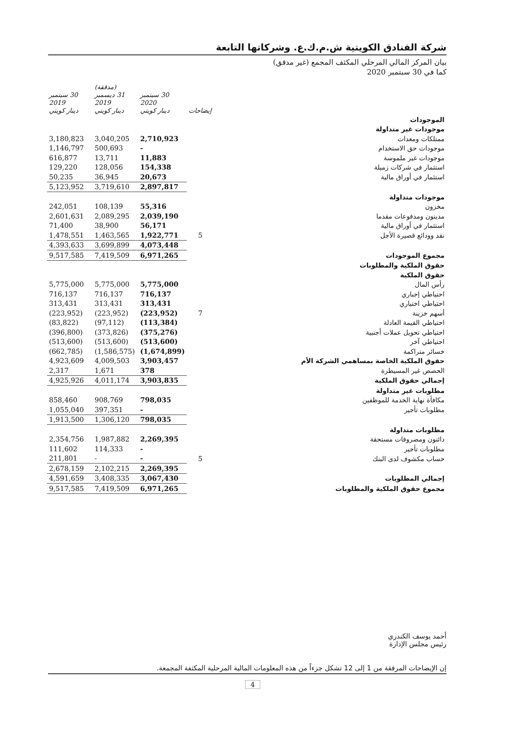شركة الفنادق الكويتية ش.م.ك.ع. وشركاتها التابعة
بيان المركز المالي المرحلي المكثف المجمع (غير مدقق)
كما في 30 سبتمبر 2020
| | إيضاحات | 30 سبتمبر 2020 دينار كويتي | (مدققة) 31 ديسمبر 2019 دينار كويتي | 30 سبتمبر 2019 دينار كويتي |
| --- | --- | --- | --- | --- |
| الموجودات | | | | |
| موجودات غير متداولة | | | | |
| ممتلكات ومعدات | | 2,710,923 | 3,040,205 | 3,180,823 |
| موجودات حق الاستخدام | | - | 500,693 | 1,146,797 |
| موجودات غير ملموسة | | 11,883 | 13,711 | 616,877 |
| استثمار في شركات زميلة | | 154,338 | 128,056 | 129,220 |
| استثمار في أوراق مالية | | 20,673 | 36,945 | 50,235 |
| | | 2,897,817 | 3,719,610 | 5,123,952 |
| موجودات متداولة | | | | |
| مخزون | | 55,316 | 108,139 | 242,051 |
| مدينون ومدفوعات مقدما | | 2,039,190 | 2,089,295 | 2,601,631 |
| استثمار في أوراق مالية | | 56,171 | 38,900 | 71,400 |
| نقد وودائع قصيرة الأجل | 5 | 1,922,771 | 1,463,565 | 1,478,551 |
| | | 4,073,448 | 3,699,899 | 4,393,633 |
| مجموع الموجودات | | 6,971,265 | 7,419,509 | 9,517,585 |
| حقوق الملكية والمطلوبات | | | | |
| حقوق الملكية | | | | |
| رأس المال | | 5,775,000 | 5,775,000 | 5,775,000 |
| احتياطي إجباري | | 716,137 | 716,137 | 716,137 |
| احتياطي اختياري | | 313,431 | 313,431 | 313,431 |
| أسهم خزينة | 7 | (223,952) | (223,952) | (223,952) |
| احتياطي القيمة العادلة | | (113,384) | (97,112) | (83,822) |
| احتياطي تحويل عملات أجنبية | | (375,276) | (373,826) | (396,800) |
| احتياطي آخر | | (513,600) | (513,600) | (513,600) |
| خسائر متراكمة | | (1,674,899) | (1,586,575) | (662,785) |
| حقوق الملكية الخاصة بمساهمي الشركة الأم | | 3,903,457 | 4,009,503 | 4,923,609 |
| الحصص غير المسيطرة | | 378 | 1,671 | 2,317 |
| إجمالي حقوق الملكية | | 3,903,835 | 4,011,174 | 4,925,926 |
| مطلوبات غير متداولة | | | | |
| مكافأة نهاية الخدمة للموظفين | | 798,035 | 908,769 | 858,460 |
| مطلوبات تأجير | | - | 397,351 | 1,055,040 |
| | | 798,035 | 1,306,120 | 1,913,500 |
| مطلوبات متداولة | | | | |
| دائنون ومصروفات مستحقة | | 2,269,395 | 1,987,882 | 2,354,756 |
| مطلوبات تأجير | | - | 114,333 | 111,602 |
| حساب مكشوف لدى البنك | 5 | - | - | 211,801 |
| | | 2,269,395 | 2,102,215 | 2,678,159 |
| إجمالي المطلوبات | | 3,067,430 | 3,408,335 | 4,591,659 |
| مجموع حقوق الملكية والمطلوبات | | 6,971,265 | 7,419,509 | 9,517,585 |
أحمد يوسف الكندري
رئيس مجلس الإدارة
إن الإيضاحات المرفقة من 1 إلى 12 تشكل جزءاً من هذه المعلومات المالية المرحلية المكثفة المجمعة.
4